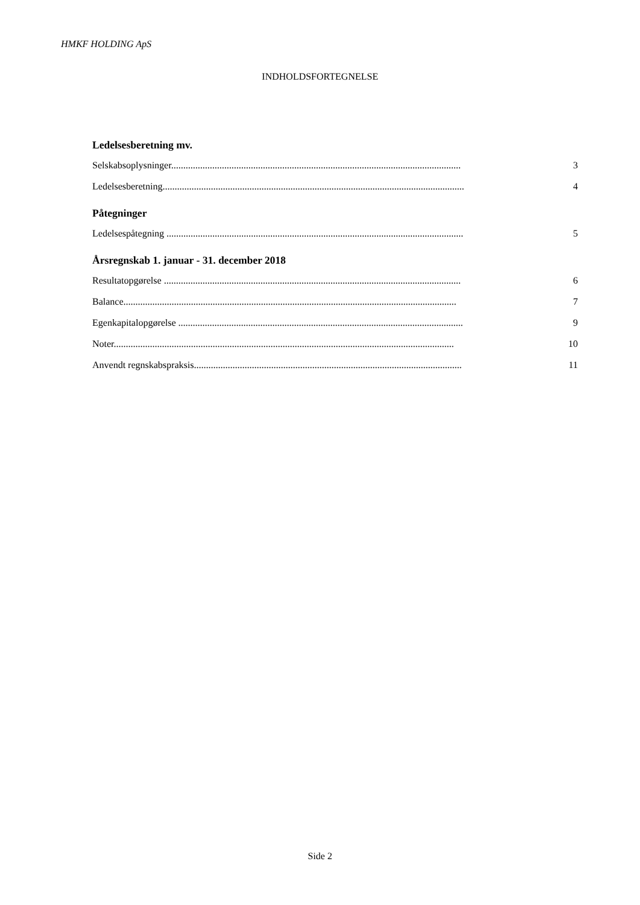HMKF HOLDING ApS
INDHOLDSFORTEGNELSE
Ledelsesberetning mv.
Selskabsoplysninger........................................................................................................................ 3
Ledelsesberetning............................................................................................................................. 4
Påtegninger
Ledelsespåtegning ........................................................................................................................... 5
Årsregnskab 1. januar - 31. december 2018
Resultatopgørelse ........................................................................................................................... 6
Balance.......................................................................................................................................... 7
Egenkapitalopgørelse ...................................................................................................................... 9
Noter............................................................................................................................................. 10
Anvendt regnskabspraksis............................................................................................................... 11
Side 2